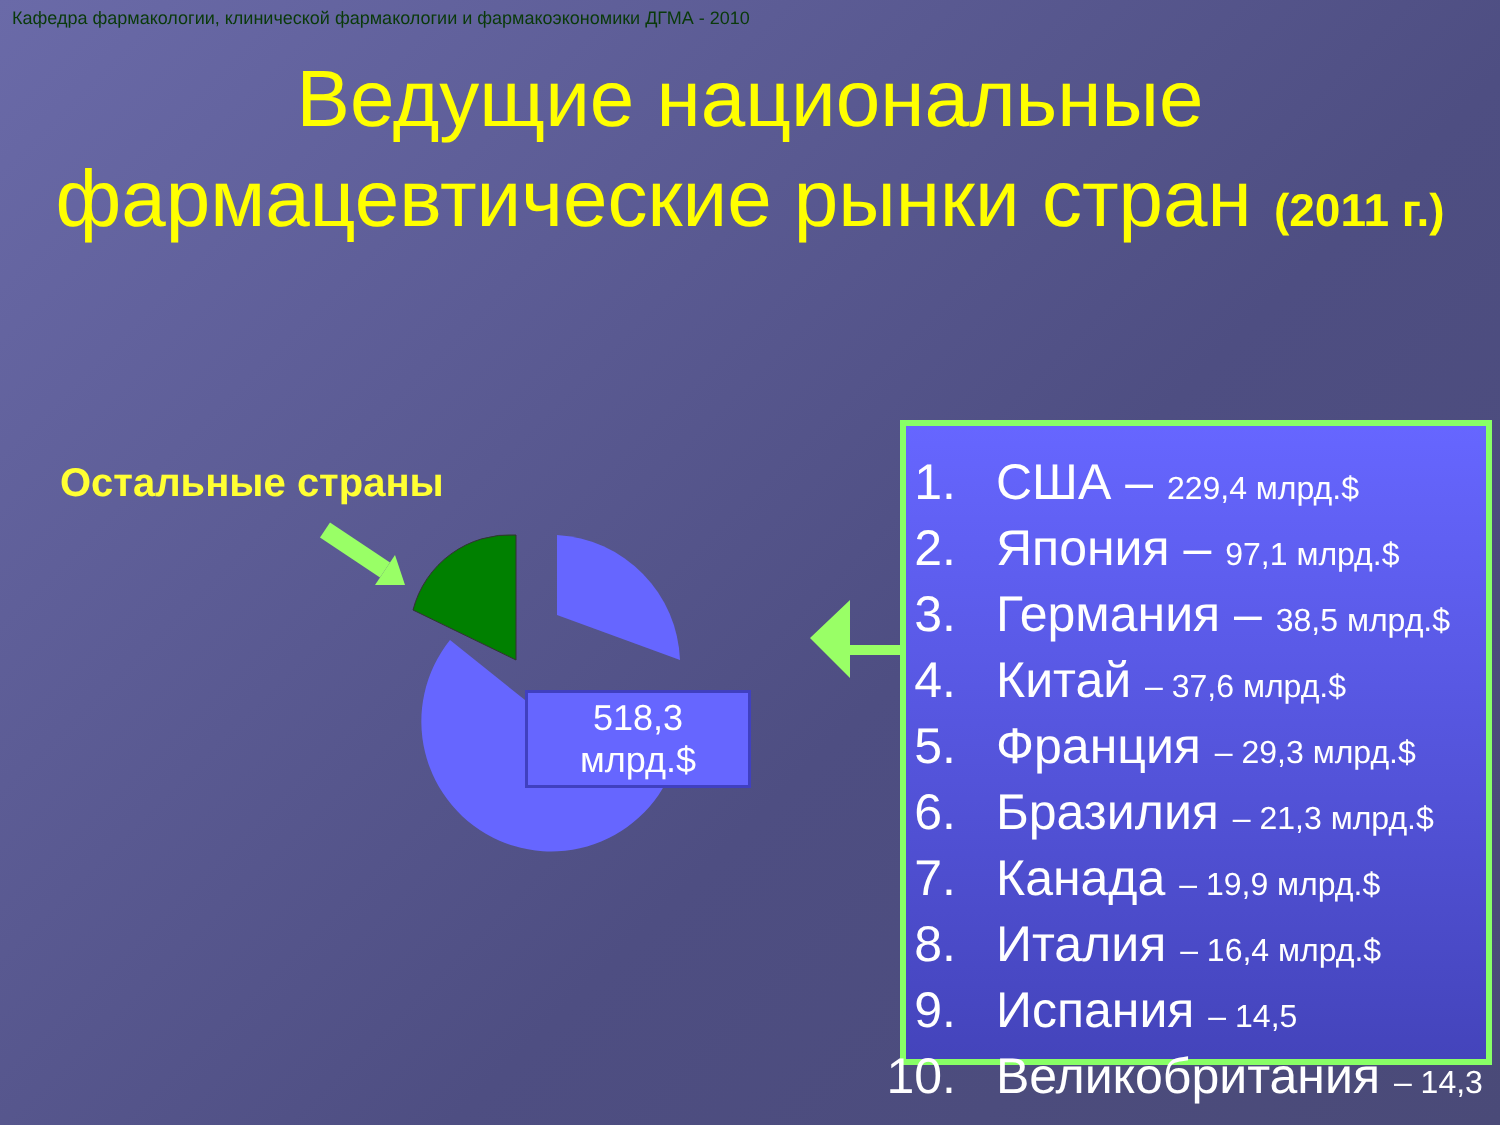Кафедра фармакологии, клинической фармакологии и фармакоэкономики ДГМА - 2010
Ведущие национальные
фармацевтические рынки стран (2011 г.)
Остальные страны
518,3
млрд.$
1. США – 229,4 млрд.$
2. Япония – 97,1 млрд.$
3. Германия – 38,5 млрд.$
4. Китай – 37,6 млрд.$
5. Франция – 29,3 млрд.$
6. Бразилия – 21,3 млрд.$
7. Канада – 19,9 млрд.$
8. Италия – 16,4 млрд.$
9. Испания – 14,5
10. Великобритания – 14,3